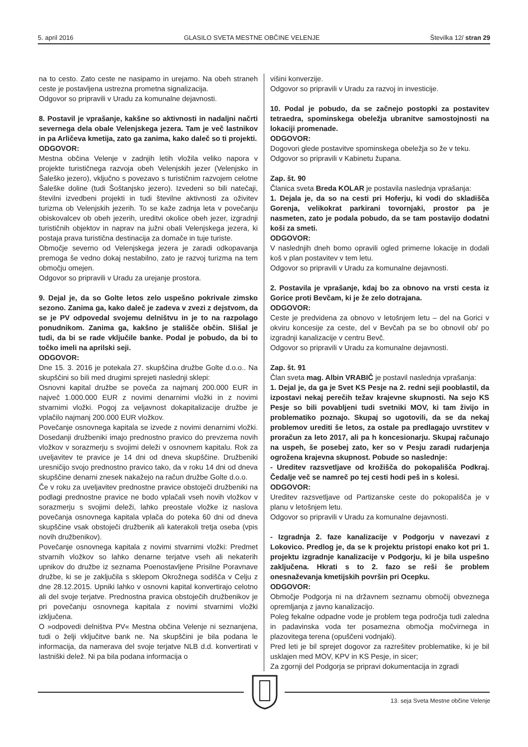5. april 2016 GLASILO SVETA MESTNE OBČINE VELENJE Številka 12/ stran 29
na to cesto. Zato ceste ne nasipamo in urejamo. Na obeh straneh ceste je postavljena ustrezna prometna signalizacija.
Odgovor so pripravili v Uradu za komunalne dejavnosti.
8. Postavil je vprašanje, kakšne so aktivnosti in nadaljni načrti severnega dela obale Velenjskega jezera. Tam je več lastnikov in pa Arličeva kmetija, zato ga zanima, kako daleč so ti projekti.
ODGOVOR:
Mestna občina Velenje v zadnjih letih vložila veliko napora v projekte turističnega razvoja obeh Velenjskih jezer (Velenjsko in Šaleško jezero), vključno s povezavo s turističnim razvojem celotne Šaleške doline (tudi Šoštanjsko jezero). Izvedeni so bili natečaji, številni izvedbeni projekti in tudi številne aktivnosti za oživitev turizma ob Velenjskih jezerih. To se kaže zadnja leta v povečanju obiskovalcev ob obeh jezerih, ureditvi okolice obeh jezer, izgradnji turističnih objektov in naprav na južni obali Velenjskega jezera, ki postaja prava turistična destinacija za domače in tuje turiste.
Območje severno od Velenjskega jezera je zaradi odkopavanja premoga še vedno dokaj nestabilno, zato je razvoj turizma na tem območju omejen.
Odgovor so pripravili v Uradu za urejanje prostora.
9. Dejal je, da so Golte letos zelo uspešno pokrivale zimsko sezono. Zanima ga, kako daleč je zadeva v zvezi z dejstvom, da se je PV odpovedal svojemu delništvu in je to na razpolago ponudnikom. Zanima ga, kakšno je stališče občin. Slišal je tudi, da bi se rade vključile banke. Podal je pobudo, da bi to točko imeli na aprilski seji.
ODGOVOR:
Dne 15. 3. 2016 je potekala 27. skupščina družbe Golte d.o.o.. Na skupščini so bili med drugimi sprejeti naslednji sklepi:
Osnovni kapital družbe se poveča za najmanj 200.000 EUR in največ 1.000.000 EUR z novimi denarnimi vložki in z novimi stvarnimi vložki. Pogoj za veljavnost dokapitalizacije družbe je vplačilo najmanj 200.000 EUR vložkov.
Povečanje osnovnega kapitala se izvede z novimi denarnimi vložki. Dosedanji družbeniki imajo prednostno pravico do prevzema novih vložkov v sorazmerju s svojimi deleži v osnovnem kapitalu. Rok za uveljavitev te pravice je 14 dni od dneva skupščine. Družbeniki uresničijo svojo prednostno pravico tako, da v roku 14 dni od dneva skupščine denarni znesek nakažejo na račun družbe Golte d.o.o.
Če v roku za uveljavitev prednostne pravice obstoječi družbeniki na podlagi prednostne pravice ne bodo vplačali vseh novih vložkov v sorazmerju s svojimi deleži, lahko preostale vložke iz naslova povečanja osnovnega kapitala vplača do poteka 60 dni od dneva skupščine vsak obstoječi družbenik ali katerakoli tretja oseba (vpis novih družbenikov).
Povečanje osnovnega kapitala z novimi stvarnimi vložki: Predmet stvarnih vložkov so lahko denarne terjatve vseh ali nekaterih upnikov do družbe iz seznama Poenostavljene Prisilne Poravnave družbe, ki se je zaključila s sklepom Okrožnega sodišča v Celju z dne 28.12.2015. Upniki lahko v osnovni kapital konvertirajo celotno ali del svoje terjatve. Prednostna pravica obstoječih družbenikov je pri povečanju osnovnega kapitala z novimi stvarnimi vložki izključena.
O »odpovedi delništva PV« Mestna občina Velenje ni seznanjena, tudi o želji vključitve bank ne. Na skupščini je bila podana le informacija, da namerava del svoje terjatve NLB d.d. konvertirati v lastniški delež. Ni pa bila podana informacija o
višini konverzije.
Odgovor so pripravili v Uradu za razvoj in investicije.
10. Podal je pobudo, da se začnejo postopki za postavitev tetraedra, spominskega obeležja ubranitve samostojnosti na lokaciji promenade.
ODGOVOR:
Dogovori glede postavitve spominskega obeležja so že v teku.
Odgovor so pripravili v Kabinetu župana.
Zap. št. 90
Članica sveta Breda KOLAR je postavila naslednja vprašanja:
1. Dejala je, da so na cesti pri Hoferju, ki vodi do skladišča Gorenja, velikokrat parkirani tovornjaki, prostor pa je nasmeten, zato je podala pobudo, da se tam postavijo dodatni koši za smeti.
ODGOVOR:
V naslednjih dneh bomo opravili ogled primerne lokacije in dodali koš v plan postavitev v tem letu.
Odgovor so pripravili v Uradu za komunalne dejavnosti.
2. Postavila je vprašanje, kdaj bo za obnovo na vrsti cesta iz Gorice proti Bevčam, ki je že zelo dotrajana.
ODGOVOR:
Ceste je predvidena za obnovo v letošnjem letu – del na Gorici v okviru koncesije za ceste, del v Bevčah pa se bo obnovil ob/ po izgradnji kanalizacije v centru Bevč.
Odgovor so pripravili v Uradu za komunalne dejavnosti.
Zap. št. 91
Član sveta mag. Albin VRABIČ je postavil naslednja vprašanja:
1. Dejal je, da ga je Svet KS Pesje na 2. redni seji pooblastil, da izpostavi nekaj perečih težav krajevne skupnosti. Na sejo KS Pesje so bili povabljeni tudi svetniki MOV, ki tam živijo in problematiko poznajo. Skupaj so ugotovili, da se da nekaj problemov urediti še letos, za ostale pa predlagajo uvrstitev v proračun za leto 2017, ali pa h koncesionarju. Skupaj računajo na uspeh, še posebej zato, ker so v Pesju zaradi rudarjenja ogrožena krajevna skupnost. Pobude so naslednje:
- Ureditev razsvetljave od krožišča do pokopališča Podkraj. Čedalje več se namreč po tej cesti hodi peš in s kolesi.
ODGOVOR:
Ureditev razsvetljave od Partizanske ceste do pokopališča je v planu v letošnjem letu.
Odgovor so pripravili v Uradu za komunalne dejavnosti.
- Izgradnja 2. faze kanalizacije v Podgorju v navezavi z Lokovico. Predlog je, da se k projektu pristopi enako kot pri 1. projektu izgradnje kanalizacije v Podgorju, ki je bila uspešno zaključena. Hkrati s to 2. fazo se reši še problem onesnaževanja kmetijskih površin pri Ocepku.
ODGOVOR:
Območje Podgorja ni na državnem seznamu območij obveznega opremljanja z javno kanalizacijo.
Poleg fekalne odpadne vode je problem tega področja tudi zaledna in padavinska voda ter posamezna območja močvirnega in plazovitega terena (opuščeni vodnjaki).
Pred leti je bil sprejet dogovor za razrešitev problematike, ki je bil usklajen med MOV, KPV in KS Pesje, in sicer;
Za zgornji del Podgorja se pripravi dokumentacija in zgradi
13. seja Sveta Mestne občine Velenje